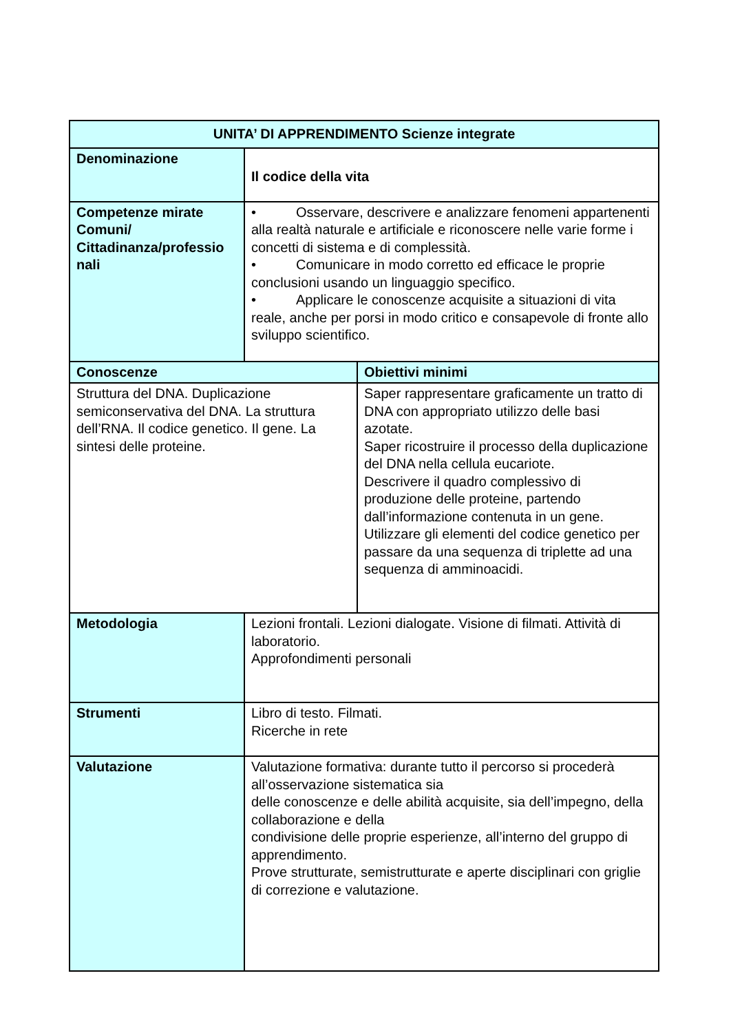| UNITA’ DI APPRENDIMENTO Scienze integrate | | |
| --- | --- | --- |
| Denominazione | Il codice della vita | |
| Competenze mirate Comuni/ Cittadinanza/professio nali | • Osservare, descrivere e analizzare fenomeni appartenenti alla realtà naturale e artificiale e riconoscere nelle varie forme i concetti di sistema e di complessità. • Comunicare in modo corretto ed efficace le proprie conclusioni usando un linguaggio specifico. • Applicare le conoscenze acquisite a situazioni di vita reale, anche per porsi in modo critico e consapevole di fronte allo sviluppo scientifico. | |
| Conoscenze | | Obiettivi minimi |
| Struttura del DNA. Duplicazione semiconservativa del DNA. La struttura dell’RNA. Il codice genetico. Il gene. La sintesi delle proteine. | | Saper rappresentare graficamente un tratto di DNA con appropriato utilizzo delle basi azotate. Saper ricostruire il processo della duplicazione del DNA nella cellula eucariote. Descrivere il quadro complessivo di produzione delle proteine, partendo dall’informazione contenuta in un gene. Utilizzare gli elementi del codice genetico per passare da una sequenza di triplette ad una sequenza di amminoacidi. |
| Metodologia | Lezioni frontali. Lezioni dialogate. Visione di filmati. Attività di laboratorio. Approfondimenti personali | |
| Strumenti | Libro di testo. Filmati. Ricerche in rete | |
| Valutazione | Valutazione formativa: durante tutto il percorso si procederà all’osservazione sistematica sia delle conoscenze e delle abilità acquisite, sia dell’impegno, della collaborazione e della condivisione delle proprie esperienze, all’interno del gruppo di apprendimento. Prove strutturate, semistrutturate e aperte disciplinari con griglie di correzione e valutazione. | |